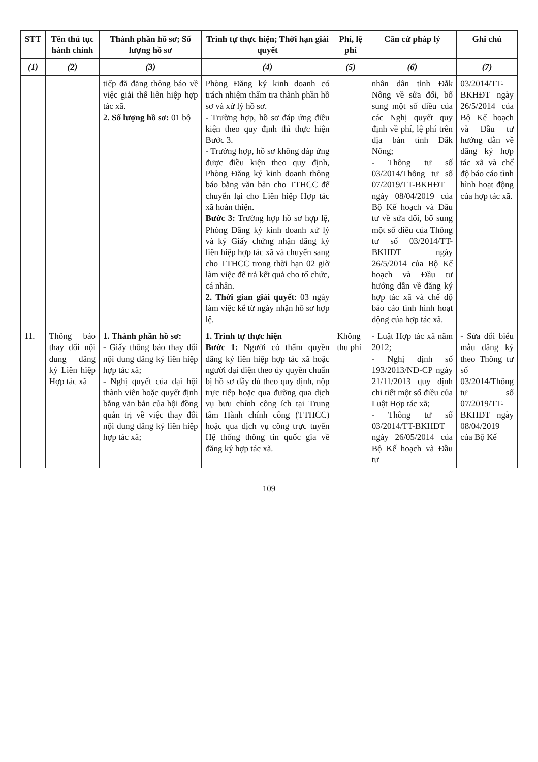| STT | Tên thủ tục hành chính | Thành phần hồ sơ; Số lượng hồ sơ | Trình tự thực hiện; Thời hạn giải quyết | Phí, lệ phí | Căn cứ pháp lý | Ghi chú |
| --- | --- | --- | --- | --- | --- | --- |
| (1) | (2) | (3) | (4) | (5) | (6) | (7) |
| | | tiếp đã đăng thông báo về việc giải thể liên hiệp hợp tác xã. 2. Số lượng hồ sơ: 01 bộ | Phòng Đăng ký kinh doanh có trách nhiệm thẩm tra thành phần hồ sơ và xử lý hồ sơ. - Trường hợp, hồ sơ đáp ứng điều kiện theo quy định thì thực hiện Bước 3. - Trường hợp, hồ sơ không đáp ứng được điều kiện theo quy định, Phòng Đăng ký kinh doanh thông báo bằng văn bản cho TTHCC để chuyển lại cho Liên hiệp Hợp tác xã hoàn thiện. Bước 3: Trường hợp hồ sơ hợp lệ, Phòng Đăng ký kinh doanh xử lý và ký Giấy chứng nhận đăng ký liên hiệp hợp tác xã và chuyển sang cho TTHCC trong thời hạn 02 giờ làm việc để trả kết quả cho tổ chức, cá nhân. 2. Thời gian giải quyết : 03 ngày làm việc kể từ ngày nhận hồ sơ hợp lệ. | | nhân dân tỉnh Đắk Nông về sửa đổi, bổ sung một số điều của các Nghị quyết quy định về phí, lệ phí trên địa bàn tỉnh Đắk Nông; - Thông tư số 03/2014/Thông tư số 07/2019/TT-BKHĐT ngày 08/04/2019 của Bộ Kế hoạch và Đầu tư về sửa đổi, bổ sung một số điều của Thông tư số 03/2014/TT-BKHĐT ngày 26/5/2014 của Bộ Kế hoạch và Đầu tư hướng dẫn về đăng ký hợp tác xã và chế độ báo cáo tình hình hoạt động của hợp tác xã. | 03/2014/TT-BKHĐT ngày 26/5/2014 của Bộ Kế hoạch và Đầu tư hướng dẫn về đăng ký hợp tác xã và chế độ báo cáo tình hình hoạt động của hợp tác xã. |
| 11. | Thông báo thay đổi nội dung đăng ký Liên hiệp Hợp tác xã | 1. Thành phần hồ sơ: - Giấy thông báo thay đổi nội dung đăng ký liên hiệp hợp tác xã; - Nghị quyết của đại hội thành viên hoặc quyết định bằng văn bản của hội đồng quản trị về việc thay đổi nội dung đăng ký liên hiệp hợp tác xã; | 1. Trình tự thực hiện Bước 1: Người có thẩm quyền đăng ký liên hiệp hợp tác xã hoặc người đại diện theo ủy quyền chuẩn bị hồ sơ đầy đủ theo quy định, nộp trực tiếp hoặc qua đường qua dịch vụ bưu chính công ích tại Trung tâm Hành chính công (TTHCC) hoặc qua dịch vụ công trực tuyến Hệ thống thông tin quốc gia về đăng ký hợp tác xã. | Không thu phí | - Luật Hợp tác xã năm 2012; - Nghị định số 193/2013/NĐ-CP ngày 21/11/2013 quy định chi tiết một số điều của Luật Hợp tác xã; - Thông tư số 03/2014/TT-BKHĐT ngày 26/05/2014 của Bộ Kế hoạch và Đầu tư | - Sửa đổi biểu mẫu đăng ký theo Thông tư số 03/2014/Thông tư số 07/2019/TT-BKHĐT ngày 08/04/2019 của Bộ Kế |
109